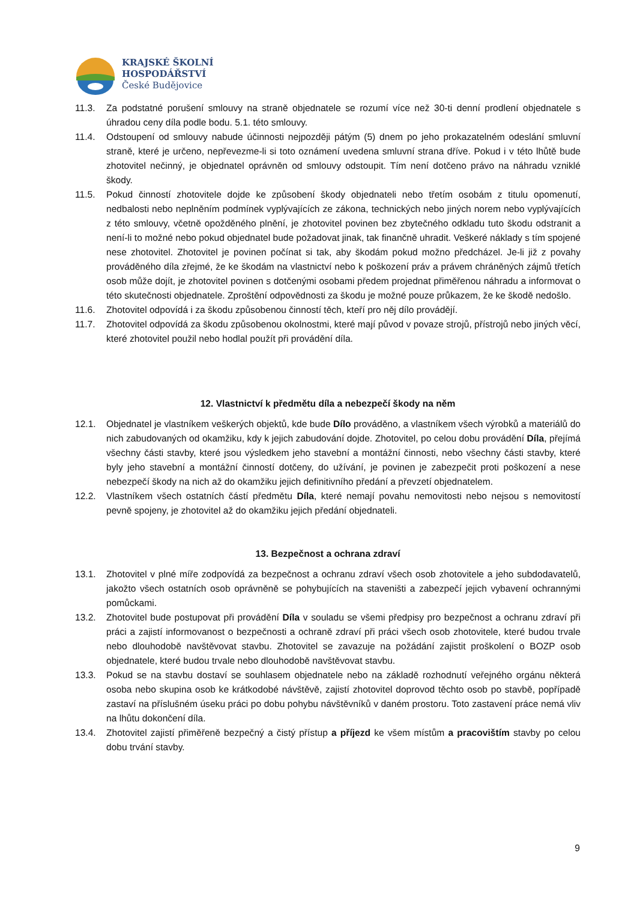KRAJSKÉ ŠKOLNÍ
HOSPODÁŘSTVÍ
České Budějovice
11.3. Za podstatné porušení smlouvy na straně objednatele se rozumí více než 30-ti denní prodlení objednatele s úhradou ceny díla podle bodu. 5.1. této smlouvy.
11.4. Odstoupení od smlouvy nabude účinnosti nejpozději pátým (5) dnem po jeho prokazatelném odeslání smluvní straně, které je určeno, nepřevezme-li si toto oznámení uvedena smluvní strana dříve. Pokud i v této lhůtě bude zhotovitel nečinný, je objednatel oprávněn od smlouvy odstoupit. Tím není dotčeno právo na náhradu vzniklé škody.
11.5. Pokud činností zhotovitele dojde ke způsobení škody objednateli nebo třetím osobám z titulu opomenutí, nedbalosti nebo neplněním podmínek vyplývajících ze zákona, technických nebo jiných norem nebo vyplývajících z této smlouvy, včetně opožděného plnění, je zhotovitel povinen bez zbytečného odkladu tuto škodu odstranit a není-li to možné nebo pokud objednatel bude požadovat jinak, tak finančně uhradit. Veškeré náklady s tím spojené nese zhotovitel. Zhotovitel je povinen počínat si tak, aby škodám pokud možno předcházel. Je-li již z povahy prováděného díla zřejmé, že ke škodám na vlastnictví nebo k poškození práv a právem chráněných zájmů třetích osob může dojít, je zhotovitel povinen s dotčenými osobami předem projednat přiměřenou náhradu a informovat o této skutečnosti objednatele. Zproštění odpovědnosti za škodu je možné pouze průkazem, že ke škodě nedošlo.
11.6. Zhotovitel odpovídá i za škodu způsobenou činností těch, kteří pro něj dílo provádějí.
11.7. Zhotovitel odpovídá za škodu způsobenou okolnostmi, které mají původ v povaze strojů, přístrojů nebo jiných věcí, které zhotovitel použil nebo hodlal použít při provádění díla.
12. Vlastnictví k předmětu díla a nebezpečí škody na něm
12.1. Objednatel je vlastníkem veškerých objektů, kde bude Dílo prováděno, a vlastníkem všech výrobků a materiálů do nich zabudovaných od okamžiku, kdy k jejich zabudování dojde. Zhotovitel, po celou dobu provádění Díla, přejímá všechny části stavby, které jsou výsledkem jeho stavební a montážní činnosti, nebo všechny části stavby, které byly jeho stavební a montážní činností dotčeny, do užívání, je povinen je zabezpečit proti poškození a nese nebezpečí škody na nich až do okamžiku jejich definitivního předání a převzetí objednatelem.
12.2. Vlastníkem všech ostatních částí předmětu Díla, které nemají povahu nemovitosti nebo nejsou s nemovitostí pevně spojeny, je zhotovitel až do okamžiku jejich předání objednateli.
13. Bezpečnost a ochrana zdraví
13.1. Zhotovitel v plné míře zodpovídá za bezpečnost a ochranu zdraví všech osob zhotovitele a jeho subdodavatelů, jakožto všech ostatních osob oprávněně se pohybujících na staveništi a zabezpečí jejich vybavení ochrannými pomůckami.
13.2. Zhotovitel bude postupovat při provádění Díla v souladu se všemi předpisy pro bezpečnost a ochranu zdraví při práci a zajistí informovanost o bezpečnosti a ochraně zdraví při práci všech osob zhotovitele, které budou trvale nebo dlouhodobě navštěvovat stavbu. Zhotovitel se zavazuje na požádání zajistit proškolení o BOZP osob objednatele, které budou trvale nebo dlouhodobě navštěvovat stavbu.
13.3. Pokud se na stavbu dostaví se souhlasem objednatele nebo na základě rozhodnutí veřejného orgánu některá osoba nebo skupina osob ke krátkodobé návštěvě, zajistí zhotovitel doprovod těchto osob po stavbě, popřípadě zastaví na příslušném úseku práci po dobu pohybu návštěvníků v daném prostoru. Toto zastavení práce nemá vliv na lhůtu dokončení díla.
13.4. Zhotovitel zajistí přiměřeně bezpečný a čistý přístup a příjezd ke všem místům a pracovištím stavby po celou dobu trvání stavby.
9